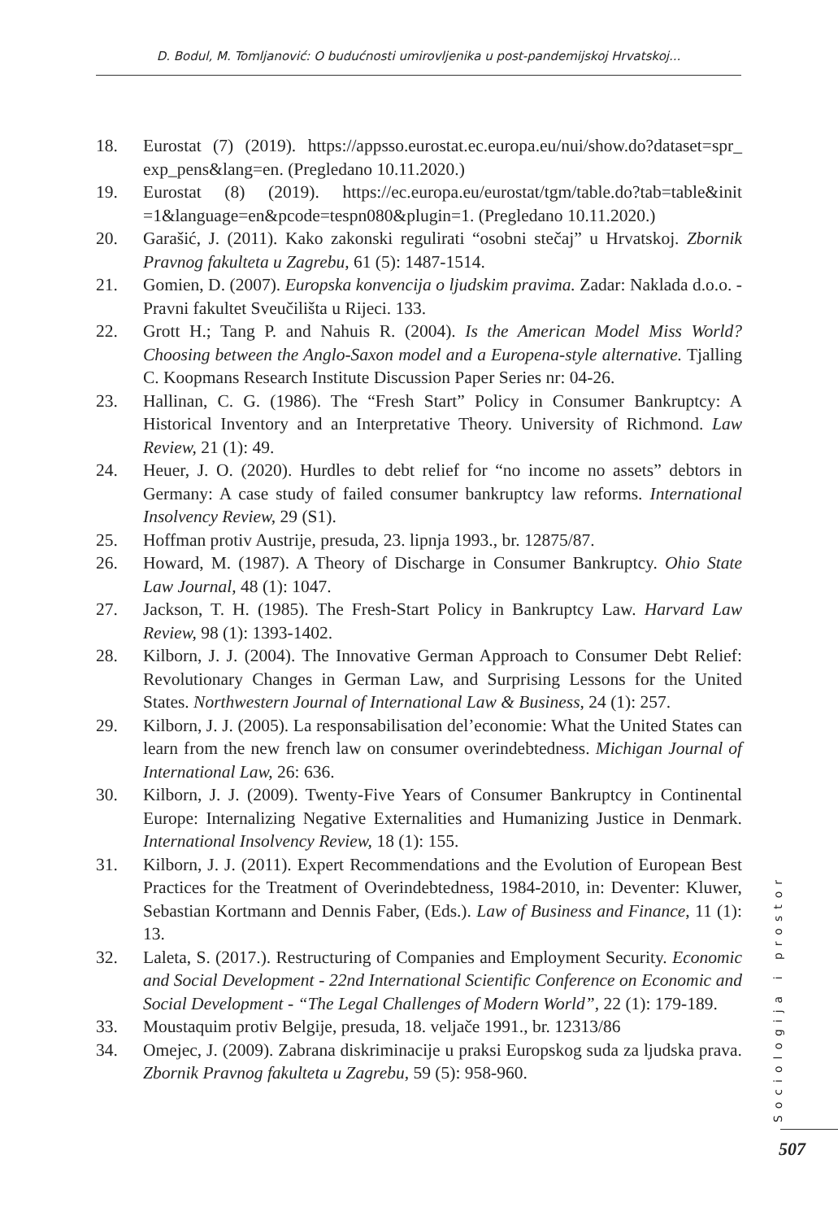D. Bodul, M. Tomljanović: O budućnosti umirovljenika u post-pandemijskoj Hrvatskoj...
18. Eurostat (7) (2019). https://appsso.eurostat.ec.europa.eu/nui/show.do?dataset=spr_ exp_pens&lang=en. (Pregledano 10.11.2020.)
19. Eurostat (8) (2019). https://ec.europa.eu/eurostat/tgm/table.do?tab=table&init =1&language=en&pcode=tespn080&plugin=1. (Pregledano 10.11.2020.)
20. Garašić, J. (2011). Kako zakonski regulirati “osobni stečaj” u Hrvatskoj. Zbornik Pravnog fakulteta u Zagrebu, 61 (5): 1487-1514.
21. Gomien, D. (2007). Europska konvencija o ljudskim pravima. Zadar: Naklada d.o.o. - Pravni fakultet Sveučilišta u Rijeci. 133.
22. Grott H.; Tang P. and Nahuis R. (2004). Is the American Model Miss World? Choosing between the Anglo-Saxon model and a Europena-style alternative. Tjalling C. Koopmans Research Institute Discussion Paper Series nr: 04-26.
23. Hallinan, C. G. (1986). The “Fresh Start” Policy in Consumer Bankruptcy: A Historical Inventory and an Interpretative Theory. University of Richmond. Law Review, 21 (1): 49.
24. Heuer, J. O. (2020). Hurdles to debt relief for “no income no assets” debtors in Germany: A case study of failed consumer bankruptcy law reforms. International Insolvency Review, 29 (S1).
25. Hoffman protiv Austrije, presuda, 23. lipnja 1993., br. 12875/87.
26. Howard, M. (1987). A Theory of Discharge in Consumer Bankruptcy. Ohio State Law Journal, 48 (1): 1047.
27. Jackson, T. H. (1985). The Fresh-Start Policy in Bankruptcy Law. Harvard Law Review, 98 (1): 1393-1402.
28. Kilborn, J. J. (2004). The Innovative German Approach to Consumer Debt Relief: Revolutionary Changes in German Law, and Surprising Lessons for the United States. Northwestern Journal of International Law & Business, 24 (1): 257.
29. Kilborn, J. J. (2005). La responsabilisation del’economie: What the United States can learn from the new french law on consumer overindebtedness. Michigan Journal of International Law, 26: 636.
30. Kilborn, J. J. (2009). Twenty-Five Years of Consumer Bankruptcy in Continental Europe: Internalizing Negative Externalities and Humanizing Justice in Denmark. International Insolvency Review, 18 (1): 155.
31. Kilborn, J. J. (2011). Expert Recommendations and the Evolution of European Best Practices for the Treatment of Overindebtedness, 1984-2010, in: Deventer: Kluwer, Sebastian Kortmann and Dennis Faber, (Eds.). Law of Business and Finance, 11 (1): 13.
32. Laleta, S. (2017.). Restructuring of Companies and Employment Security. Economic and Social Development - 22nd International Scientific Conference on Economic and Social Development - “The Legal Challenges of Modern World”, 22 (1): 179-189.
33. Moustaquim protiv Belgije, presuda, 18. veljače 1991., br. 12313/86
34. Omejec, J. (2009). Zabrana diskriminacije u praksi Europskog suda za ljudska prava. Zbornik Pravnog fakulteta u Zagrebu, 59 (5): 958-960.
Sociologija i prostor
507